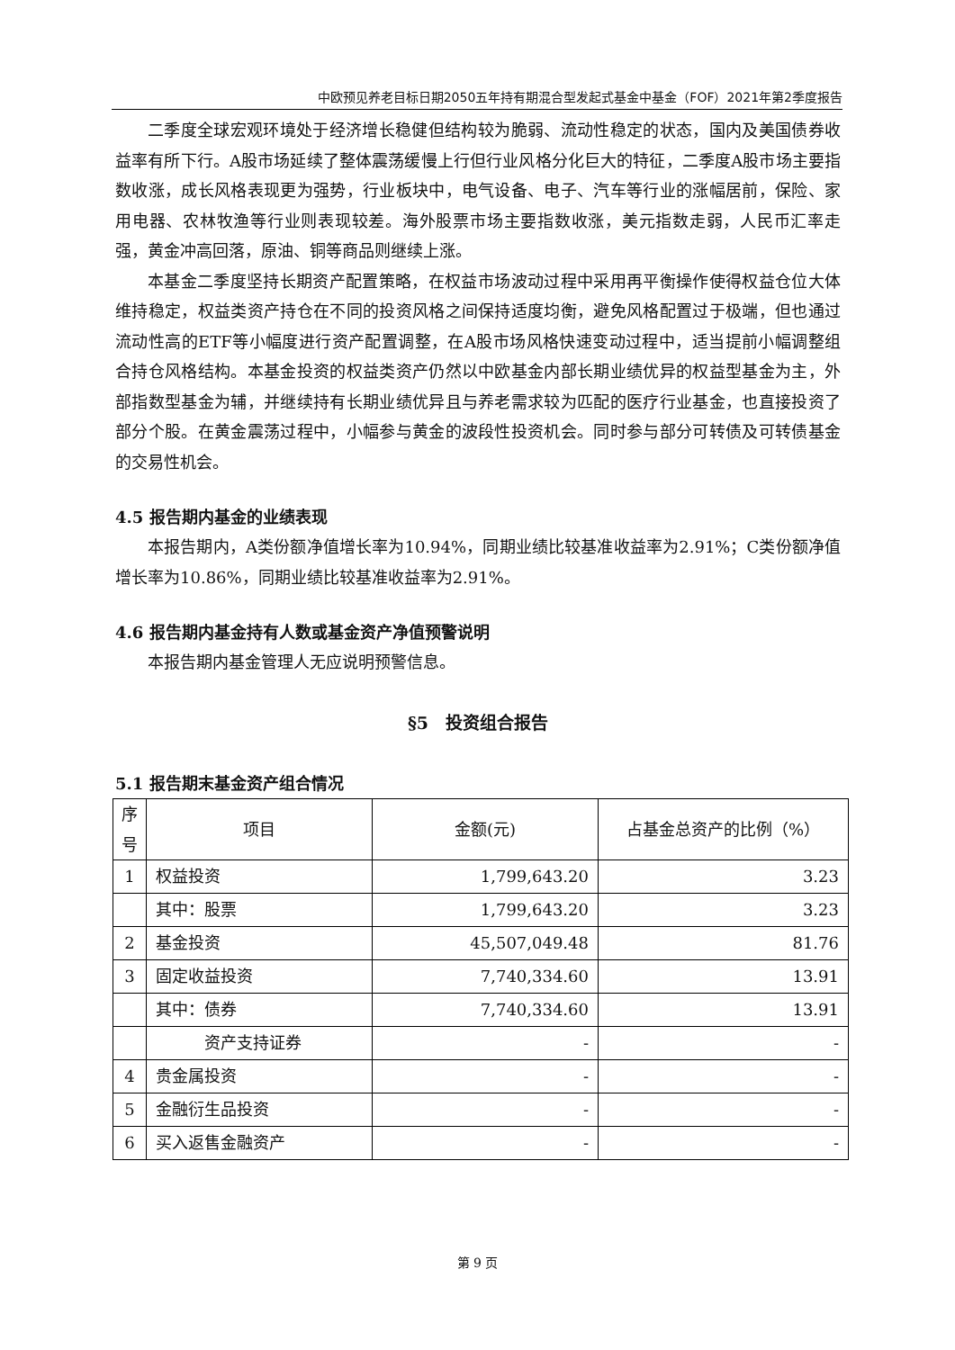中欧预见养老目标日期2050五年持有期混合型发起式基金中基金（FOF）2021年第2季度报告
二季度全球宏观环境处于经济增长稳健但结构较为脆弱、流动性稳定的状态，国内及美国债券收益率有所下行。A股市场延续了整体震荡缓慢上行但行业风格分化巨大的特征，二季度A股市场主要指数收涨，成长风格表现更为强势，行业板块中，电气设备、电子、汽车等行业的涨幅居前，保险、家用电器、农林牧渔等行业则表现较差。海外股票市场主要指数收涨，美元指数走弱，人民币汇率走强，黄金冲高回落，原油、铜等商品则继续上涨。
本基金二季度坚持长期资产配置策略，在权益市场波动过程中采用再平衡操作使得权益仓位大体维持稳定，权益类资产持仓在不同的投资风格之间保持适度均衡，避免风格配置过于极端，但也通过流动性高的ETF等小幅度进行资产配置调整，在A股市场风格快速变动过程中，适当提前小幅调整组合持仓风格结构。本基金投资的权益类资产仍然以中欧基金内部长期业绩优异的权益型基金为主，外部指数型基金为辅，并继续持有长期业绩优异且与养老需求较为匹配的医疗行业基金，也直接投资了部分个股。在黄金震荡过程中，小幅参与黄金的波段性投资机会。同时参与部分可转债及可转债基金的交易性机会。
4.5 报告期内基金的业绩表现
本报告期内，A类份额净值增长率为10.94%，同期业绩比较基准收益率为2.91%；C类份额净值增长率为10.86%，同期业绩比较基准收益率为2.91%。
4.6 报告期内基金持有人数或基金资产净值预警说明
本报告期内基金管理人无应说明预警信息。
§5　投资组合报告
5.1 报告期末基金资产组合情况
| 序 号 | 项目 | 金额(元) | 占基金总资产的比例（%） |
| --- | --- | --- | --- |
| 1 | 权益投资 | 1,799,643.20 | 3.23 |
| | 其中：股票 | 1,799,643.20 | 3.23 |
| 2 | 基金投资 | 45,507,049.48 | 81.76 |
| 3 | 固定收益投资 | 7,740,334.60 | 13.91 |
| | 其中：债券 | 7,740,334.60 | 13.91 |
| | 资产支持证券 | - | - |
| 4 | 贵金属投资 | - | - |
| 5 | 金融衍生品投资 | - | - |
| 6 | 买入返售金融资产 | - | - |
第 9 页